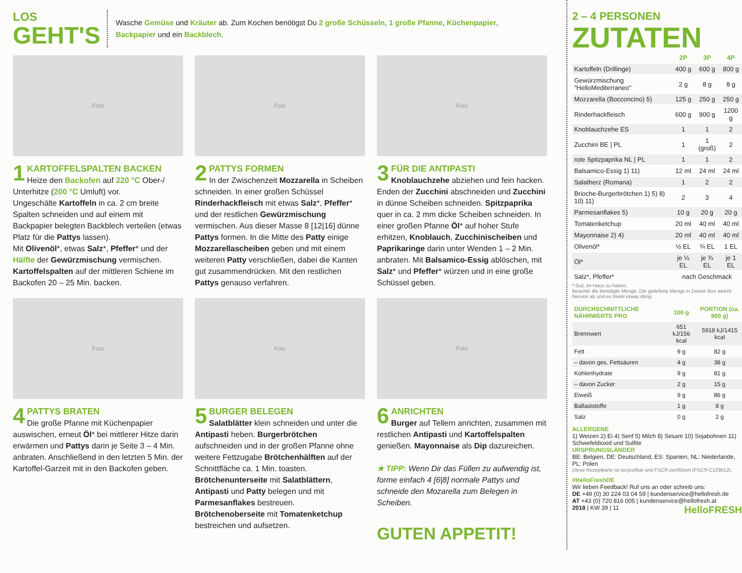LOS
GEHT'S
Wasche Gemüse und Kräuter ab. Zum Kochen benötigst Du 2 große Schüsseln, 1 große Pfanne, Küchenpapier,
Backpapier und ein Backblech.
Foto
1
KARTOFFELSPALTEN BACKEN
Heize den Backofen auf 220 °C Ober-/ Unterhitze (200 °C Umluft) vor.
Ungeschälte Kartoffeln in ca. 2 cm breite Spalten schneiden und auf einem mit Backpapier belegten Backblech verteilen (etwas Platz für die Pattys lassen).
Mit Olivenöl*, etwas Salz*, Pfeffer* und der Hälfte der Gewürzmischung vermischen.
Kartoffelspalten auf der mittleren Schiene im Backofen 20 – 25 Min. backen.
Foto
2
PATTYS FORMEN
In der Zwischenzeit Mozzarella in Scheiben schneiden. In einer großen Schüssel Rinderhackfleisch mit etwas Salz*, Pfeffer* und der restlichen Gewürzmischung vermischen. Aus dieser Masse 8 [12|16] dünne Pattys formen. In die Mitte des Patty einige Mozzarellascheiben geben und mit einem weiteren Patty verschließen, dabei die Kanten gut zusammendrücken. Mit den restlichen Pattys genauso verfahren.
Foto
3
FÜR DIE ANTIPASTI
Knoblauchzehe abziehen und fein hacken. Enden der Zucchini abschneiden und Zucchini in dünne Scheiben schneiden. Spitzpaprika quer in ca. 2 mm dicke Scheiben schneiden. In einer großen Pfanne Öl* auf hoher Stufe erhitzen, Knoblauch, Zucchinischeiben und Paprikaringe darin unter Wenden 1 – 2 Min. anbraten. Mit Balsamico-Essig ablöschen, mit Salz* und Pfeffer* würzen und in eine große Schüssel geben.
Foto
4
PATTYS BRATEN
Die große Pfanne mit Küchenpapier auswischen, erneut Öl* bei mittlerer Hitze darin erwärmen und Pattys darin je Seite 3 – 4 Min. anbraten. Anschließend in den letzten 5 Min. der Kartoffel-Garzeit mit in den Backofen geben.
Foto
5
BURGER BELEGEN
Salatblätter klein schneiden und unter die Antipasti heben. Burgerbrötchen aufschneiden und in der großen Pfanne ohne weitere Fettzugabe Brötchenhälften auf der Schnittfläche ca. 1 Min. toasten. Brötchenunterseite mit Salatblättern, Antipasti und Patty belegen und mit Parmesanflakes bestreuen. Brötchenoberseite mit Tomatenketchup bestreichen und aufsetzen.
Foto
6
ANRICHTEN
Burger auf Tellern anrichten, zusammen mit restlichen Antipasti und Kartoffelspalten genießen. Mayonnaise als Dip dazureichen.
★ TIPP: Wenn Dir das Füllen zu aufwendig ist, forme einfach 4 [6|8] normale Pattys und schneide den Mozarella zum Belegen in Scheiben.
GUTEN APPETIT!
2 – 4 PERSONEN
ZUTATEN
| | 2P | 3P | 4P |
| --- | --- | --- | --- |
| Kartoffeln (Drillinge) | 400 g | 600 g | 800 g |
| Gewürzmischung "HelloMediterraneo" | 2 g | 8 g | 8 g |
| Mozzarella (Bocconcino) 5) | 125 g | 250 g | 250 g |
| Rinderhackfleisch | 600 g | 900 g | 1200 g |
| Knoblauchzehe ES | 1 | 1 | 2 |
| Zucchini BE / PL | 1 | 1 (groß) | 2 |
| rote Spitzpaprika NL / PL | 1 | 1 | 2 |
| Balsamico-Essig 1) 11) | 12 ml | 24 ml | 24 ml |
| Salatherz (Romana) | 1 | 2 | 2 |
| Brioche-Burgerbrötchen 1) 5) 8) 10) 11) | 2 | 3 | 4 |
| Parmesanflakes 5) | 10 g | 20 g | 20 g |
| Tomatenketchup | 20 ml | 40 ml | 40 ml |
| Mayonnaise 2) 4) | 20 ml | 40 ml | 40 ml |
| Olivenöl* | ½ EL | ¾ EL | 1 EL |
| Öl* | je ½ EL | je ¾ EL | je 1 EL |
| Salz*, Pfeffer* | nach Geschmack | | |
* Gut, im Haus zu haben.
Beachte die benötigte Menge. Die gelieferte Menge in Deiner Box weicht hiervon ab und es bleibt etwas übrig.
| DURCHSCHNITTLICHE NÄHRWERTE PRO | 100 g | PORTION (ca. 900 g) |
| --- | --- | --- |
| Brennwert | 651 kJ/156 kcal | 5918 kJ/1415 kcal |
| Fett | 9 g | 82 g |
| – davon ges. Fettsäuren | 4 g | 38 g |
| Kohlenhydrate | 9 g | 81 g |
| – davon Zucker | 2 g | 15 g |
| Eiweiß | 9 g | 86 g |
| Ballaststoffe | 1 g | 8 g |
| Salz | 0 g | 2 g |
ALLERGENE
1) Weizen 2) Ei 4) Senf 5) Milch 8) Sesam 10) Sojabohnen 11) Schwefeldioxid und Sulfite
URSPRUNGSLÄNDER
BE: Belgien, DE: Deutschland, ES: Spanien, NL: Niederlande, PL: Polen
Diese Rezeptkarte ist recycelbar und FSC®-zertifiziert (FSC®-C129012).
#HelloFreshDE
Wir lieben Feedback! Ruf uns an oder schreib uns:
DE +49 (0) 30 224 03 04 59 | kundenservice@hellofresh.de
AT +43 (0) 720 816 005 | kundenservice@hellofresh.at
2018 | KW 39 | 11 HelloFRESH